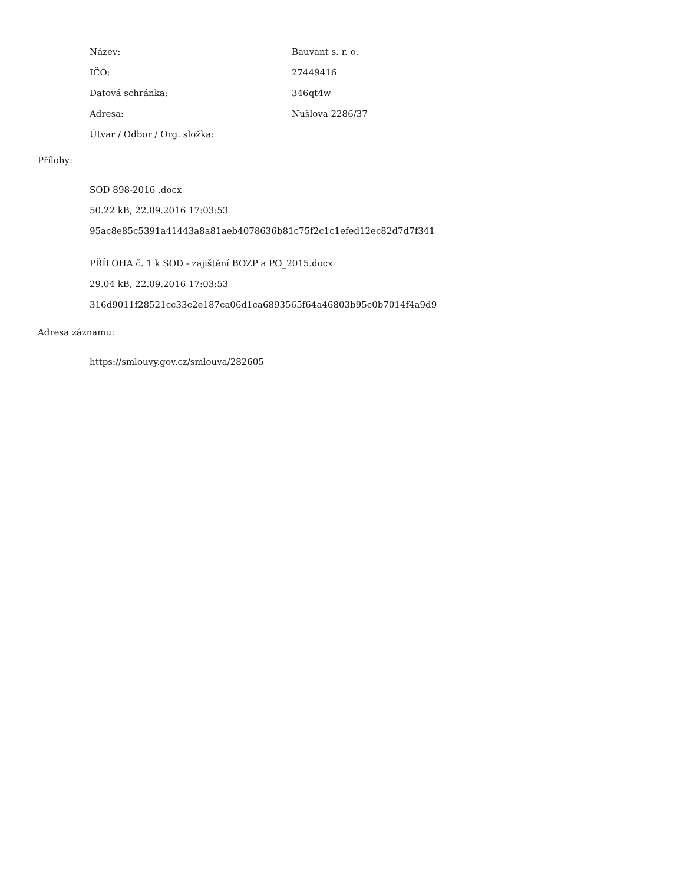| Název: | Bauvant s. r. o. |
| IČO: | 27449416 |
| Datová schránka: | 346qt4w |
| Adresa: | Nušlova 2286/37 |
| Útvar / Odbor / Org. složka: | |
Přílohy:
SOD 898-2016 .docx
50.22 kB, 22.09.2016 17:03:53
95ac8e85c5391a41443a8a81aeb4078636b81c75f2c1c1efed12ec82d7d7f341
PŘÍLOHA č. 1 k SOD - zajištění BOZP a PO_2015.docx
29.04 kB, 22.09.2016 17:03:53
316d9011f28521cc33c2e187ca06d1ca6893565f64a46803b95c0b7014f4a9d9
Adresa záznamu:
https://smlouvy.gov.cz/smlouva/282605